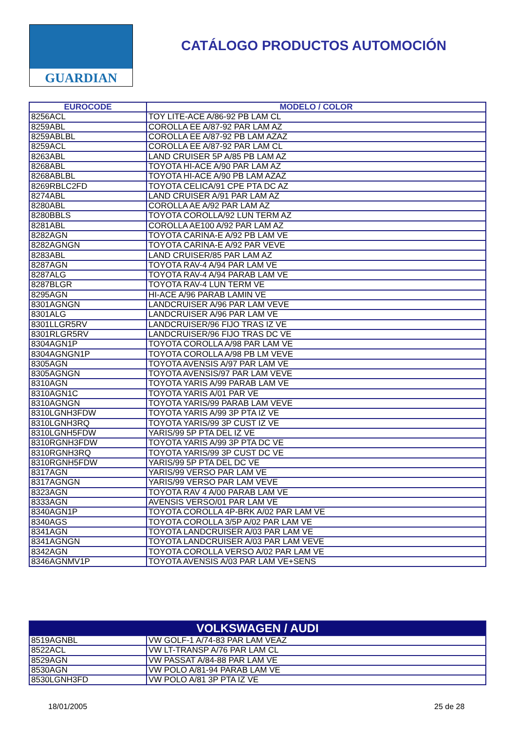GUARDIAN
CATÁLOGO PRODUCTOS AUTOMOCIÓN
| EUROCODE | MODELO / COLOR |
| --- | --- |
| 8256ACL | TOY LITE-ACE A/86-92 PB LAM CL |
| 8259ABL | COROLLA EE A/87-92 PAR LAM AZ |
| 8259ABLBL | COROLLA EE A/87-92 PB LAM AZAZ |
| 8259ACL | COROLLA EE A/87-92 PAR LAM CL |
| 8263ABL | LAND CRUISER 5P A/85 PB LAM AZ |
| 8268ABL | TOYOTA HI-ACE A/90 PAR LAM AZ |
| 8268ABLBL | TOYOTA HI-ACE A/90 PB LAM AZAZ |
| 8269RBLC2FD | TOYOTA CELICA/91 CPE PTA DC AZ |
| 8274ABL | LAND CRUISER A/91 PAR LAM AZ |
| 8280ABL | COROLLA AE A/92 PAR LAM AZ |
| 8280BBLS | TOYOTA COROLLA/92 LUN TERM AZ |
| 8281ABL | COROLLA AE100 A/92 PAR LAM AZ |
| 8282AGN | TOYOTA CARINA-E A/92 PB LAM VE |
| 8282AGNGN | TOYOTA CARINA-E A/92 PAR VEVE |
| 8283ABL | LAND CRUISER/85 PAR LAM AZ |
| 8287AGN | TOYOTA RAV-4 A/94 PAR LAM VE |
| 8287ALG | TOYOTA RAV-4 A/94 PARAB LAM VE |
| 8287BLGR | TOYOTA RAV-4 LUN TERM VE |
| 8295AGN | HI-ACE A/96 PARAB LAMIN VE |
| 8301AGNGN | LANDCRUISER A/96 PAR LAM VEVE |
| 8301ALG | LANDCRUISER A/96 PAR LAM VE |
| 8301LLGR5RV | LANDCRUISER/96 FIJO TRAS IZ VE |
| 8301RLGR5RV | LANDCRUISER/96 FIJO TRAS DC VE |
| 8304AGN1P | TOYOTA COROLLA A/98 PAR LAM VE |
| 8304AGNGN1P | TOYOTA COROLLA A/98 PB LM VEVE |
| 8305AGN | TOYOTA AVENSIS A/97 PAR LAM VE |
| 8305AGNGN | TOYOTA AVENSIS/97 PAR LAM VEVE |
| 8310AGN | TOYOTA YARIS A/99 PARAB LAM VE |
| 8310AGN1C | TOYOTA YARIS A/01 PAR VE |
| 8310AGNGN | TOYOTA YARIS/99 PARAB LAM VEVE |
| 8310LGNH3FDW | TOYOTA YARIS A/99 3P PTA IZ VE |
| 8310LGNH3RQ | TOYOTA YARIS/99 3P CUST IZ VE |
| 8310LGNH5FDW | YARIS/99 5P PTA DEL IZ VE |
| 8310RGNH3FDW | TOYOTA YARIS A/99 3P PTA DC VE |
| 8310RGNH3RQ | TOYOTA YARIS/99 3P CUST DC VE |
| 8310RGNH5FDW | YARIS/99 5P PTA DEL DC VE |
| 8317AGN | YARIS/99 VERSO PAR LAM VE |
| 8317AGNGN | YARIS/99 VERSO PAR LAM VEVE |
| 8323AGN | TOYOTA RAV 4 A/00 PARAB LAM VE |
| 8333AGN | AVENSIS VERSO/01 PAR LAM VE |
| 8340AGN1P | TOYOTA COROLLA 4P-BRK A/02 PAR LAM VE |
| 8340AGS | TOYOTA COROLLA 3/5P A/02 PAR LAM VE |
| 8341AGN | TOYOTA LANDCRUISER A/03 PAR LAM VE |
| 8341AGNGN | TOYOTA LANDCRUISER A/03 PAR LAM VEVE |
| 8342AGN | TOYOTA COROLLA VERSO A/02 PAR LAM VE |
| 8346AGNMV1P | TOYOTA AVENSIS A/03 PAR LAM VE+SENS |
| VOLKSWAGEN / AUDI | |
| --- | --- |
| 8519AGNBL | VW GOLF-1 A/74-83 PAR LAM VEAZ |
| 8522ACL | VW LT-TRANSP A/76 PAR LAM CL |
| 8529AGN | VW PASSAT A/84-88 PAR LAM VE |
| 8530AGN | VW POLO A/81-94 PARAB LAM VE |
| 8530LGNH3FD | VW POLO A/81 3P PTA IZ VE |
18/01/2005 25 de 28